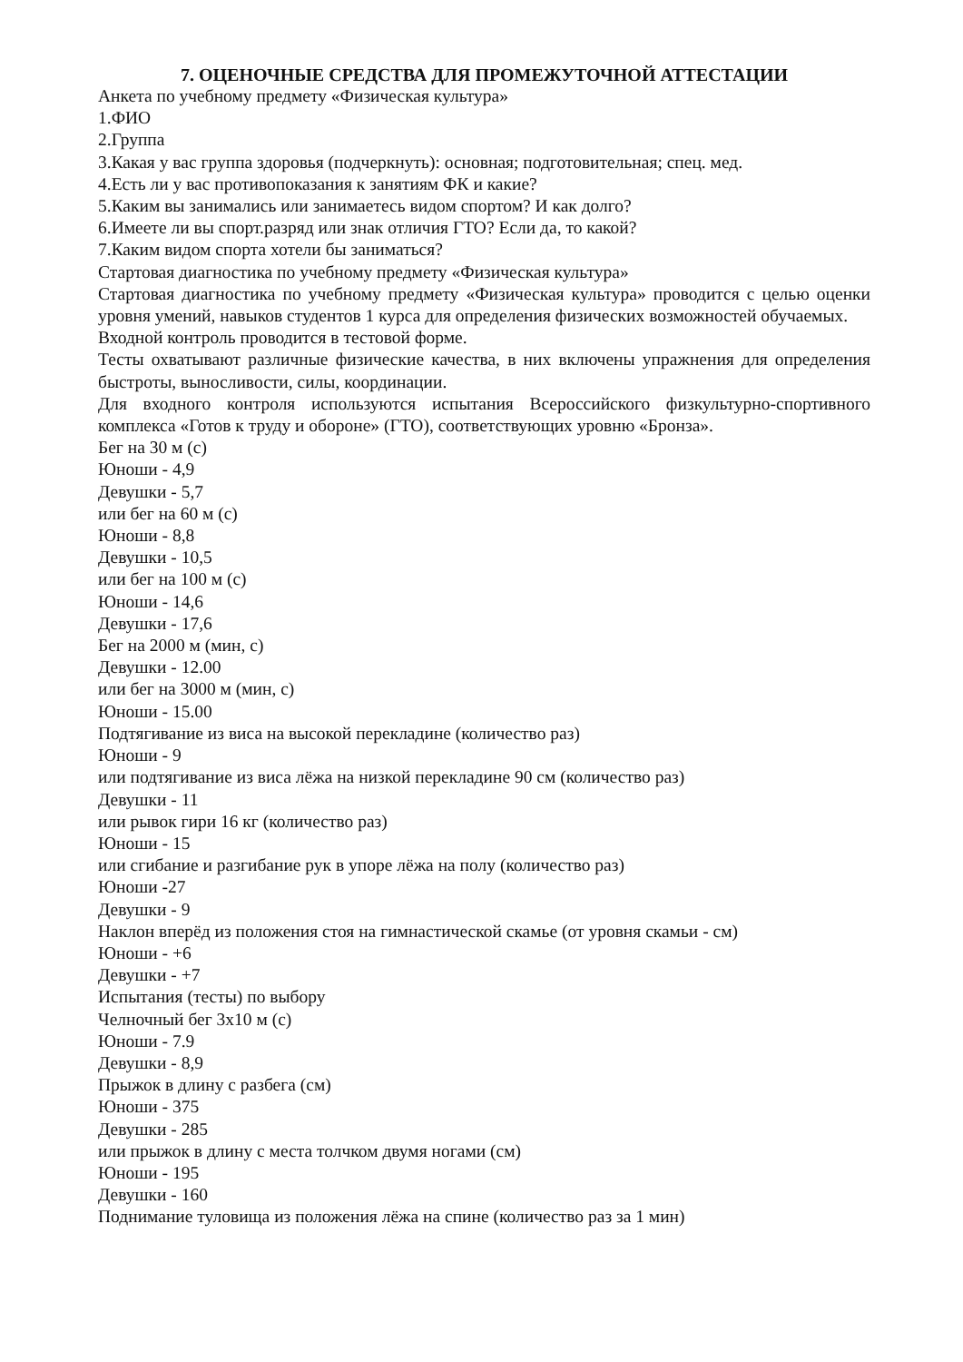7. ОЦЕНОЧНЫЕ СРЕДСТВА ДЛЯ ПРОМЕЖУТОЧНОЙ АТТЕСТАЦИИ
Анкета по учебному предмету «Физическая культура»
1.ФИО
2.Группа
3.Какая у вас группа здоровья (подчеркнуть): основная; подготовительная; спец. мед.
4.Есть ли у вас противопоказания к занятиям ФК и какие?
5.Каким вы занимались или занимаетесь видом спортом? И как долго?
6.Имеете ли вы спорт.разряд или знак отличия ГТО? Если да, то какой?
7.Каким видом спорта хотели бы заниматься?
Стартовая диагностика по учебному предмету «Физическая культура»
Стартовая диагностика по учебному предмету «Физическая культура» проводится с целью оценки уровня умений, навыков студентов 1 курса для определения физических возможностей обучаемых.
Входной контроль проводится в тестовой форме.
Тесты охватывают различные физические качества, в них включены упражнения для определения быстроты, выносливости, силы, координации.
Для входного контроля используются испытания Всероссийского физкультурно-спортивного комплекса «Готов к труду и обороне» (ГТО), соответствующих уровню «Бронза».
Бег на 30 м (с)
Юноши - 4,9
Девушки - 5,7
или бег на 60 м (с)
Юноши - 8,8
Девушки - 10,5
или бег на 100 м (с)
Юноши - 14,6
Девушки - 17,6
Бег на 2000 м (мин, с)
Девушки - 12.00
или бег на 3000 м (мин, с)
Юноши - 15.00
Подтягивание из виса на высокой перекладине (количество раз)
Юноши - 9
или подтягивание из виса лёжа на низкой перекладине 90 см (количество раз)
Девушки - 11
или рывок гири 16 кг (количество раз)
Юноши - 15
или сгибание и разгибание рук в упоре лёжа на полу (количество раз)
Юноши -27
Девушки - 9
Наклон вперёд из положения стоя на гимнастической скамье (от уровня скамьи - см)
Юноши - +6
Девушки - +7
Испытания (тесты) по выбору
Челночный бег 3х10 м (с)
Юноши - 7.9
Девушки - 8,9
Прыжок в длину с разбега (см)
Юноши - 375
Девушки - 285
или прыжок в длину с места толчком двумя ногами (см)
Юноши - 195
Девушки - 160
Поднимание туловища из положения лёжа на спине (количество раз за 1 мин)